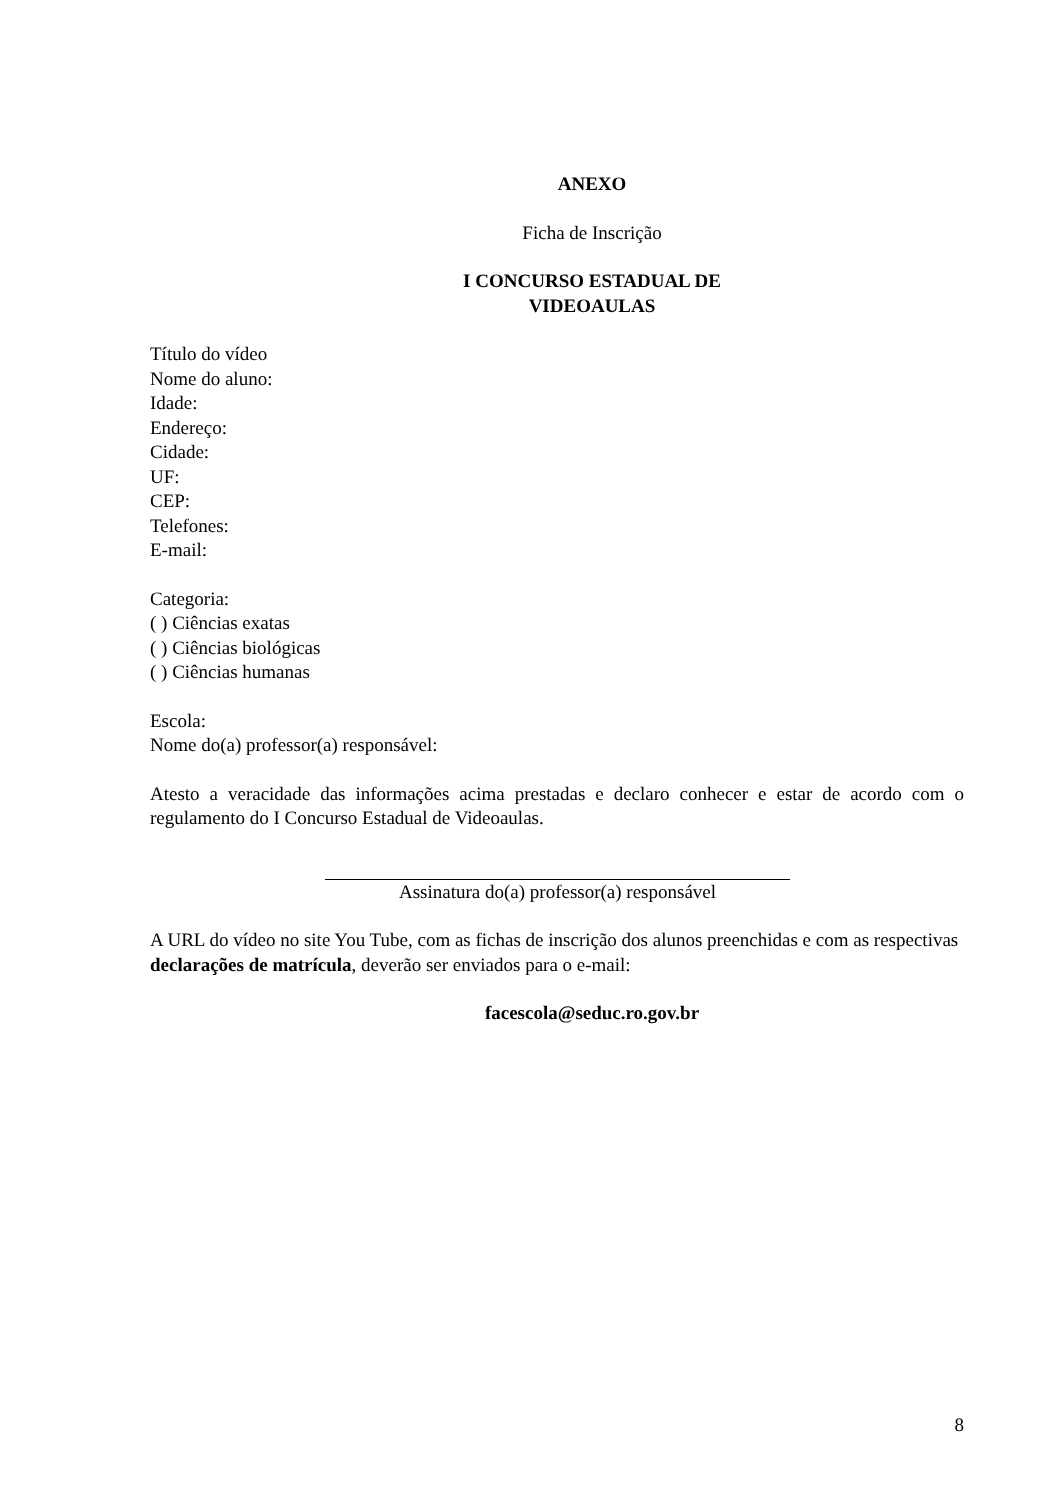ANEXO
Ficha de Inscrição
I CONCURSO ESTADUAL DE
VIDEOAULAS
Título do vídeo
Nome do aluno:
Idade:
Endereço:
Cidade:
UF:
CEP:
Telefones:
E-mail:
Categoria:
( ) Ciências exatas
( ) Ciências biológicas
( ) Ciências humanas
Escola:
Nome do(a) professor(a) responsável:
Atesto a veracidade das informações acima prestadas e declaro conhecer e estar de acordo com o regulamento do I Concurso Estadual de Videoaulas.
Assinatura do(a) professor(a) responsável
A URL do vídeo no site You Tube, com as fichas de inscrição dos alunos preenchidas e com as respectivas declarações de matrícula, deverão ser enviados para o e-mail:
facescola@seduc.ro.gov.br
8